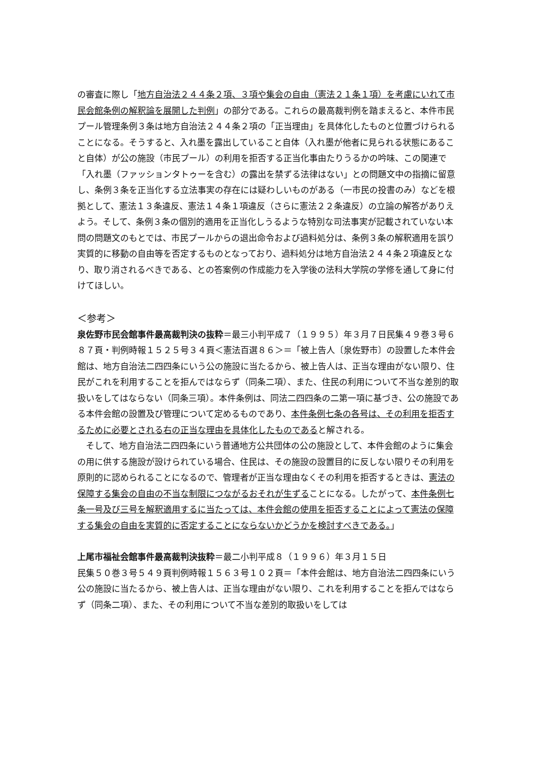の審査に際し「地方自治法２４４条２項、３項や集会の自由（憲法２１条１項）を考慮にいれて市民会館条例の解釈論を展開した判例」の部分である。これらの最高裁判例を踏まえると、本件市民プール管理条例３条は地方自治法２４４条２項の「正当理由」を具体化したものと位置づけられることになる。そうすると、入れ墨を露出していること自体（入れ墨が他者に見られる状態にあること自体）が公の施設（市民プール）の利用を拒否する正当化事由たりうるかの吟味、この関連で「入れ墨（ファッションタトゥーを含む）の露出を禁ずる法律はない」との問題文中の指摘に留意し、条例３条を正当化する立法事実の存在には疑わしいものがある（一市民の投書のみ）などを根拠として、憲法１３条違反、憲法１４条１項違反（さらに憲法２２条違反）の立論の解答がありえよう。そして、条例３条の個別的適用を正当化しうるような特別な司法事実が記載されていない本問の問題文のもとでは、市民プールからの退出命令および過料処分は、条例３条の解釈適用を誤り実質的に移動の自由等を否定するものとなっており、過料処分は地方自治法２４４条２項違反となり、取り消されるべきである、との答案例の作成能力を入学後の法科大学院の学修を通して身に付けてほしい。
＜参考＞
泉佐野市民会館事件最高裁判決の抜粋＝最三小判平成７（１９９５）年３月７日民集４９巻３号６８７頁・判例時報１５２５号３４頁＜憲法百選８６＞＝「被上告人〔泉佐野市〕の設置した本件会館は、地方自治法二四四条にいう公の施設に当たるから、被上告人は、正当な理由がない限り、住民がこれを利用することを拒んではならず（同条二項）、また、住民の利用について不当な差別的取扱いをしてはならない（同条三項）。本件条例は、同法二四四条の二第一項に基づき、公の施設である本件会館の設置及び管理について定めるものであり、本件条例七条の各号は、その利用を拒否するために必要とされる右の正当な理由を具体化したものであると解される。
　そして、地方自治法二四四条にいう普通地方公共団体の公の施設として、本件会館のように集会の用に供する施設が設けられている場合、住民は、その施設の設置目的に反しない限りその利用を原則的に認められることになるので、管理者が正当な理由なくその利用を拒否するときは、憲法の保障する集会の自由の不当な制限につながるおそれが生ずることになる。したがって、本件条例七条一号及び三号を解釈適用するに当たっては、本件会館の使用を拒否することによって憲法の保障する集会の自由を実質的に否定することにならないかどうかを検討すべきである。」
上尾市福祉会館事件最高裁判決抜粋＝最二小判平成８（１９９６）年３月１５日
民集５０巻３号５４９頁判例時報１５６３号１０２頁＝「本件会館は、地方自治法二四四条にいう公の施設に当たるから、被上告人は、正当な理由がない限り、これを利用することを拒んではならず（同条二項）、また、その利用について不当な差別的取扱いをしては